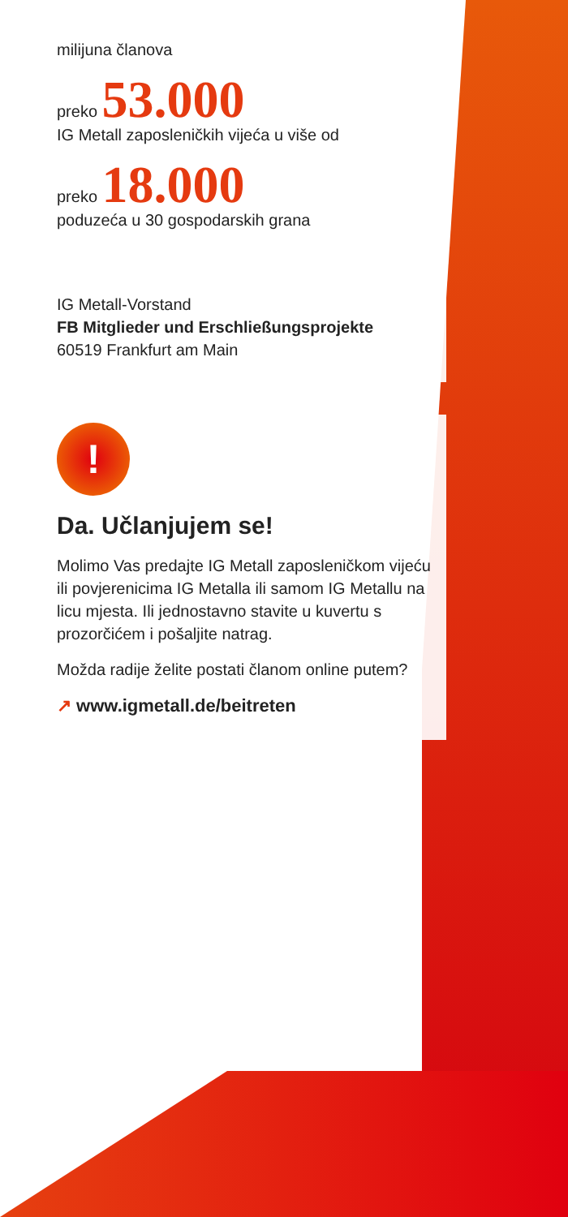milijuna članova
preko 53.000
IG Metall zaposleničkih vijeća u više od
preko 18.000
poduzeća u 30 gospodarskih grana
IG Metall-Vorstand
FB Mitglieder und Erschließungsprojekte
60519 Frankfurt am Main
!
Da. Učlanjujem se!
Molimo Vas predajte IG Metall zaposleničkom vijeću ili povjerenicima IG Metalla ili samom IG Metallu na licu mjesta. Ili jednostavno stavite u kuvertu s prozorčićem i pošaljite natrag.
Možda radije želite postati članom online putem?
↗ www.igmetall.de/beitreten